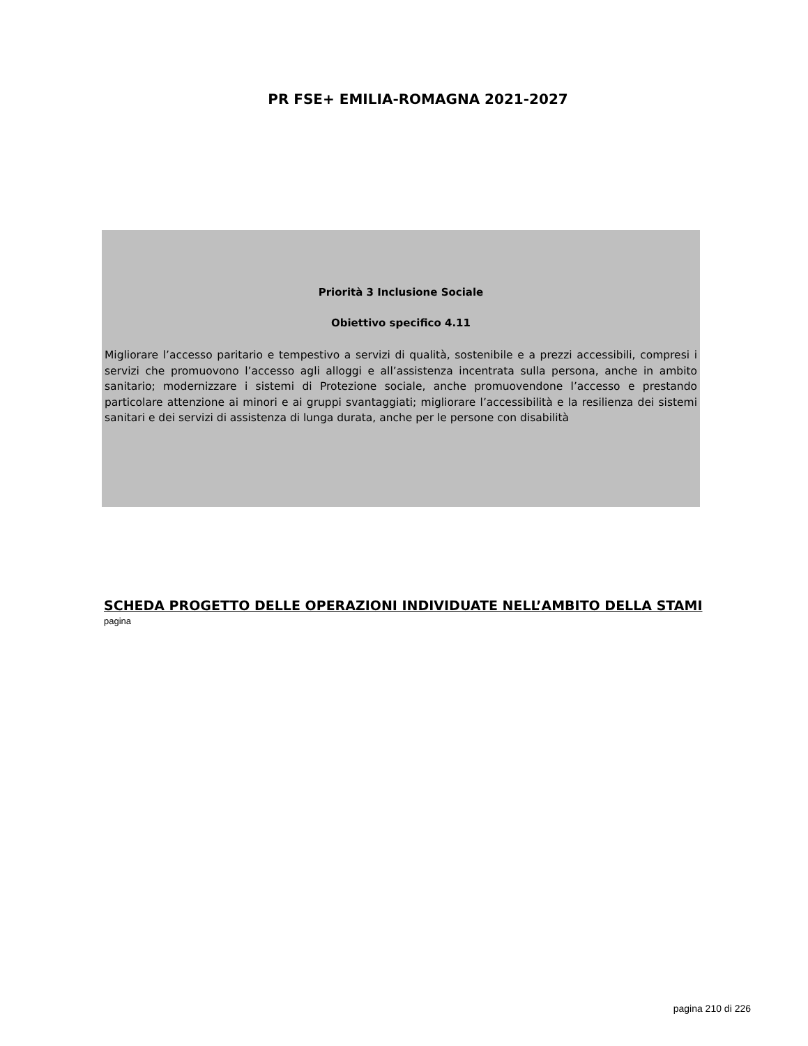PR FSE+ EMILIA-ROMAGNA 2021-2027
Priorità 3 Inclusione Sociale
Obiettivo specifico 4.11
Migliorare l’accesso paritario e tempestivo a servizi di qualità, sostenibile e a prezzi accessibili, compresi i servizi che promuovono l’accesso agli alloggi e all’assistenza incentrata sulla persona, anche in ambito sanitario; modernizzare i sistemi di Protezione sociale, anche promuovendone l’accesso e prestando particolare attenzione ai minori e ai gruppi svantaggiati; migliorare l’accessibilità e la resilienza dei sistemi sanitari e dei servizi di assistenza di lunga durata, anche per le persone con disabilità
SCHEDA PROGETTO DELLE OPERAZIONI INDIVIDUATE NELL’AMBITO DELLA STAMI
pagina
pagina 210 di 226